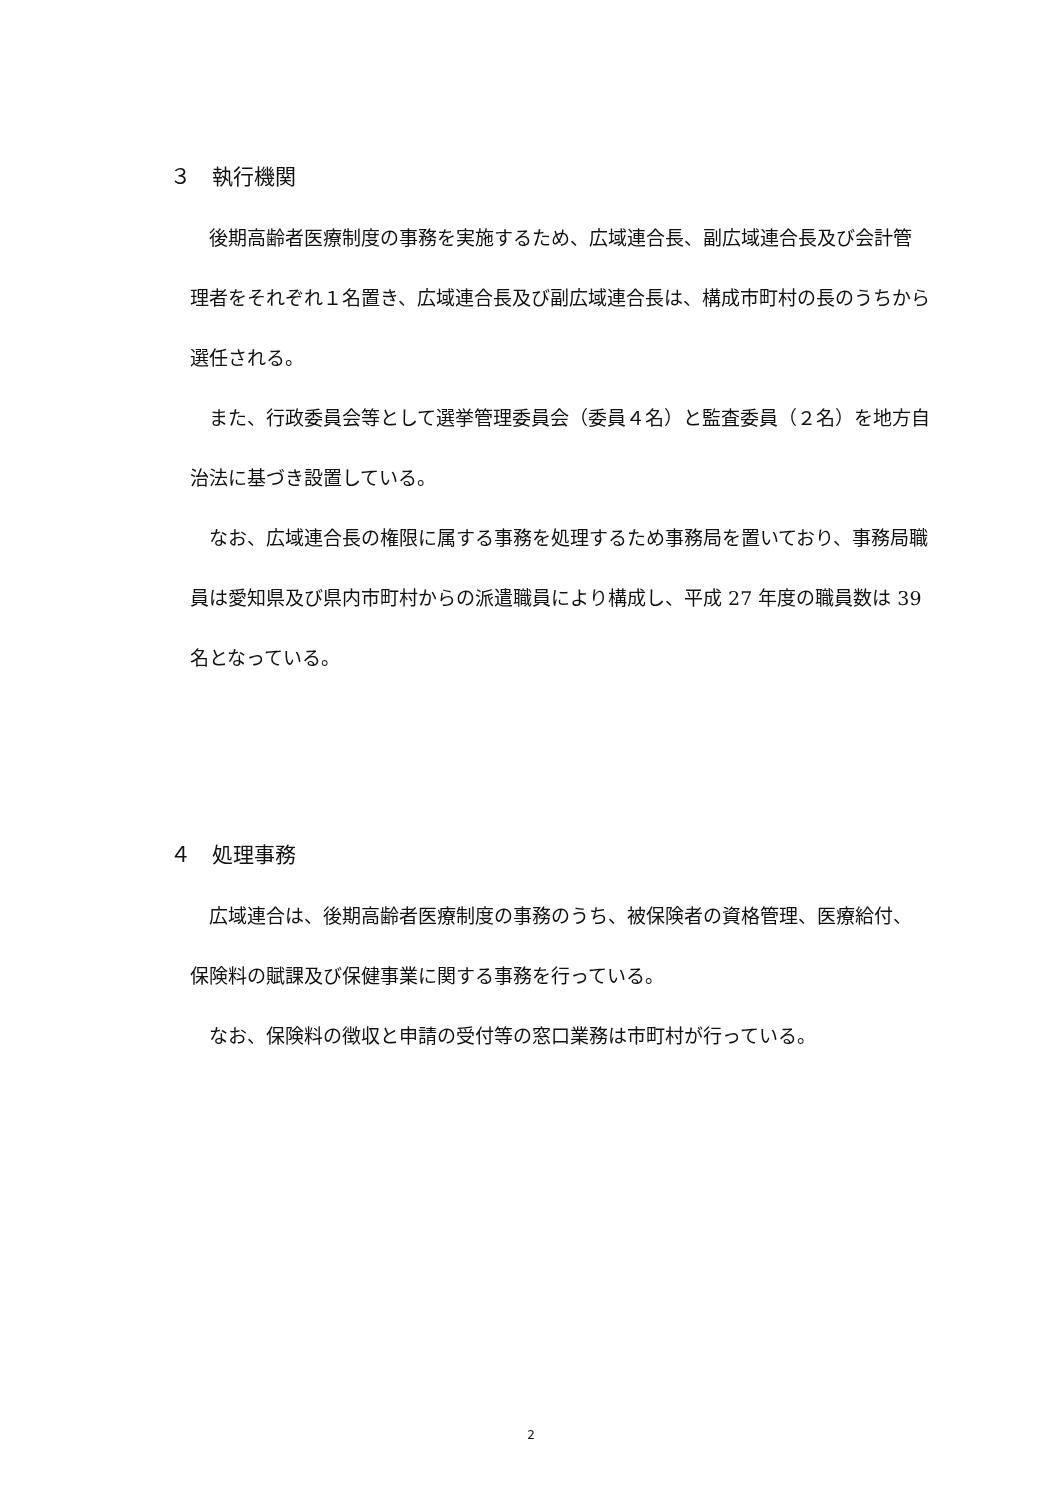３　執行機関
　後期高齢者医療制度の事務を実施するため、広域連合長、副広域連合長及び会計管理者をそれぞれ１名置き、広域連合長及び副広域連合長は、構成市町村の長のうちから選任される。
　また、行政委員会等として選挙管理委員会（委員４名）と監査委員（２名）を地方自治法に基づき設置している。
　なお、広域連合長の権限に属する事務を処理するため事務局を置いており、事務局職員は愛知県及び県内市町村からの派遣職員により構成し、平成 27 年度の職員数は 39 名となっている。
４　処理事務
　広域連合は、後期高齢者医療制度の事務のうち、被保険者の資格管理、医療給付、保険料の賦課及び保健事業に関する事務を行っている。
　なお、保険料の徴収と申請の受付等の窓口業務は市町村が行っている。
2